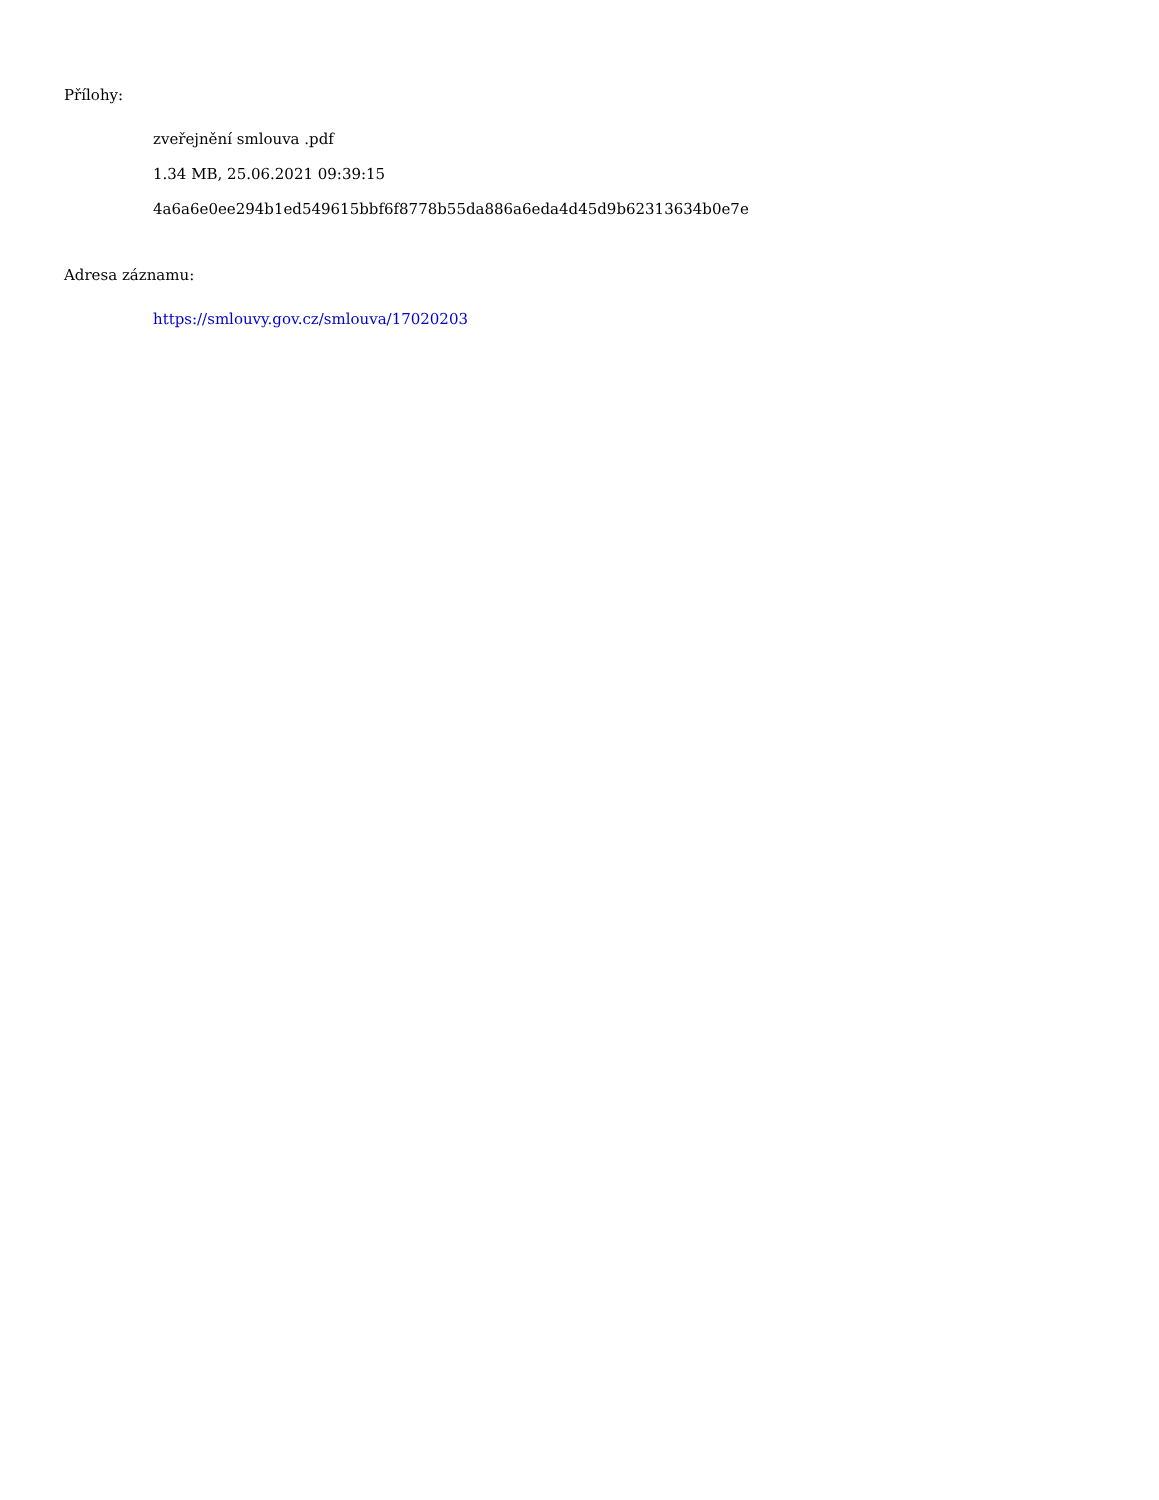Přílohy:
zveřejnění smlouva .pdf
1.34 MB, 25.06.2021 09:39:15
4a6a6e0ee294b1ed549615bbf6f8778b55da886a6eda4d45d9b62313634b0e7e
Adresa záznamu:
https://smlouvy.gov.cz/smlouva/17020203